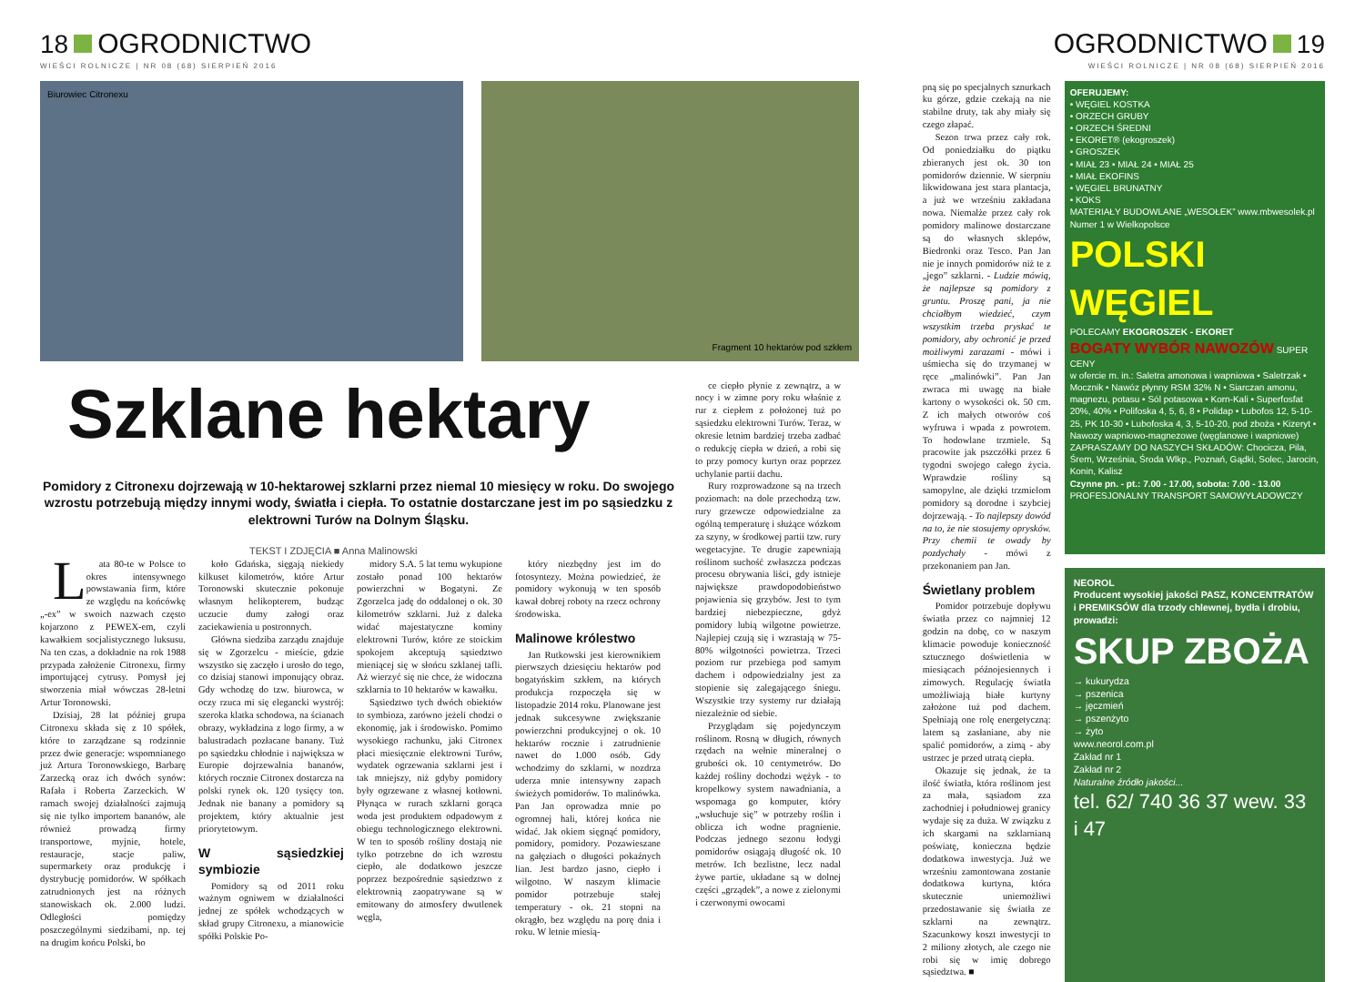18 OGRODNICTWO
WIEŚCI ROLNICZE | NR 08 (68) SIERPIEŃ 2016
OGRODNICTWO 19
WIEŚCI ROLNICZE | NR 08 (68) SIERPIEŃ 2016
Biurowiec Citronexu Fragment 10 hektarów pod szkłem
Szklane hektary
Pomidory z Citronexu dojrzewają w 10-hektarowej szklarni przez niemal 10 miesięcy w roku. Do swojego wzrostu potrzebują między innymi wody, światła i ciepła. To ostatnie dostarczane jest im po sąsiedzku z elektrowni Turów na Dolnym Śląsku.
TEKST I ZDJĘCIA ■ Anna Malinowski
Lata 80-te w Polsce to okres intensywnego powstawania firm, które ze względu na końcówkę „-ex” w swoich nazwach często kojarzono z PEWEX-em, czyli kawałkiem socjalistycznego luksusu. Na ten czas, a dokładnie na rok 1988 przypada założenie Citronexu, firmy importującej cytrusy. Pomysł jej stworzenia miał wówczas 28-letni Artur Toronowski.
Dzisiaj, 28 lat później grupa Citronexu składa się z 10 spółek, które to zarządzane są rodzinnie przez dwie generacje: wspomnianego już Artura Toronowskiego, Barbarę Zarzecką oraz ich dwóch synów: Rafała i Roberta Zarzeckich. W ramach swojej działalności zajmują się nie tylko importem bananów, ale również prowadzą firmy transportowe, myjnie, hotele, restauracje, stacje paliw, supermarkety oraz produkcję i dystrybucję pomidorów. W spółkach zatrudnionych jest na różnych stanowiskach ok. 2.000 ludzi. Odległości pomiędzy poszczególnymi siedzibami, np. tej na drugim końcu Polski, bo
koło Gdańska, sięgają niekiedy kilkuset kilometrów, które Artur Toronowski skutecznie pokonuje własnym helikopterem, budząc uczucie dumy załogi oraz zaciekawienia u postronnych.
Główna siedziba zarządu znajduje się w Zgorzelcu - mieście, gdzie wszystko się zaczęło i urosło do tego, co dzisiaj stanowi imponujący obraz. Gdy wchodzę do tzw. biurowca, w oczy rzuca mi się elegancki wystrój: szeroka klatka schodowa, na ścianach obrazy, wykładzina z logo firmy, a w balustradach pozłacane banany. Tuż po sąsiedzku chłodnie i największa w Europie dojrzewalnia bananów, których rocznie Citronex dostarcza na polski rynek ok. 120 tysięcy ton. Jednak nie banany a pomidory są projektem, który aktualnie jest priorytetowym.
W sąsiedzkiej symbiozie
Pomidory są od 2011 roku ważnym ogniwem w działalności jednej ze spółek wchodzących w skład grupy Citronexu, a mianowicie spółki Polskie Po-
midory S.A. 5 lat temu wykupione zostało ponad 100 hektarów powierzchni w Bogatyni. Ze Zgorzelca jadę do oddalonej o ok. 30 kilometrów szklarni. Już z daleka widać majestatyczne kominy elektrowni Turów, które ze stoickim spokojem akceptują sąsiedztwo mieniącej się w słońcu szklanej tafli. Aż wierzyć się nie chce, że widoczna szklarnia to 10 hektarów w kawałku.
Sąsiedztwo tych dwóch obiektów to symbioza, zarówno jeżeli chodzi o ekonomię, jak i środowisko. Pomimo wysokiego rachunku, jaki Citronex płaci miesięcznie elektrowni Turów, wydatek ogrzewania szklarni jest i tak mniejszy, niż gdyby pomidory były ogrzewane z własnej kotłowni. Płynąca w rurach szklarni gorąca woda jest produktem odpadowym z obiegu technologicznego elektrowni. W ten to sposób rośliny dostają nie tylko potrzebne do ich wzrostu ciepło, ale dodatkowo jeszcze poprzez bezpośrednie sąsiedztwo z elektrownią zaopatrywane są w emitowany do atmosfery dwutlenek węgla,
który niezbędny jest im do fotosyntezy. Można powiedzieć, że pomidory wykonują w ten sposób kawał dobrej roboty na rzecz ochrony środowiska.
Malinowe królestwo
Jan Rutkowski jest kierownikiem pierwszych dziesięciu hektarów pod bogatyńskim szkłem, na których produkcja rozpoczęła się w listopadzie 2014 roku. Planowane jest jednak sukcesywne zwiększanie powierzchni produkcyjnej o ok. 10 hektarów rocznie i zatrudnienie nawet do 1.000 osób. Gdy wchodzimy do szklarni, w nozdrza uderza mnie intensywny zapach świeżych pomidorów. To malinówka. Pan Jan oprowadza mnie po ogromnej hali, której końca nie widać. Jak okiem sięgnąć pomidory, pomidory, pomidory. Pozawieszane na gałęziach o długości pokaźnych lian. Jest bardzo jasno, ciepło i wilgotno. W naszym klimacie pomidor potrzebuje stałej temperatury - ok. 21 stopni na okrągło, bez względu na porę dnia i roku. W letnie miesią-
ce ciepło płynie z zewnątrz, a w nocy i w zimne pory roku właśnie z rur z ciepłem z położonej tuż po sąsiedzku elektrowni Turów. Teraz, w okresie letnim bardziej trzeba zadbać o redukcję ciepła w dzień, a robi się to przy pomocy kurtyn oraz poprzez uchylanie partii dachu.
Rury rozprowadzone są na trzech poziomach: na dole przechodzą tzw. rury grzewcze odpowiedzialne za ogólną temperaturę i służące wózkom za szyny, w środkowej partii tzw. rury wegetacyjne. Te drugie zapewniają roślinom suchość zwłaszcza podczas procesu obrywania liści, gdy istnieje największe prawdopodobieństwo pojawienia się grzybów. Jest to tym bardziej niebezpieczne, gdyż pomidory lubią wilgotne powietrze. Najlepiej czują się i wzrastają w 75-80% wilgotności powietrza. Trzeci poziom rur przebiega pod samym dachem i odpowiedzialny jest za stopienie się zalegającego śniegu. Wszystkie trzy systemy rur działają niezależnie od siebie.
Przyglądam się pojedynczym roślinom. Rosną w długich, równych rzędach na wełnie mineralnej o grubości ok. 10 centymetrów. Do każdej rośliny dochodzi wężyk - to kropelkowy system nawadniania, a wspomaga go komputer, który „wsłuchuje się” w potrzeby roślin i oblicza ich wodne pragnienie. Podczas jednego sezonu łodygi pomidorów osiągają długość ok. 10 metrów. Ich bezlistne, lecz nadal żywe partie, układane są w dolnej części „grządek”, a nowe z zielonymi i czerwonymi owocami
pną się po specjalnych sznurkach ku górze, gdzie czekają na nie stabilne druty, tak aby miały się czego złapać.
Sezon trwa przez cały rok. Od poniedziałku do piątku zbieranych jest ok. 30 ton pomidorów dziennie. W sierpniu likwidowana jest stara plantacja, a już we wrześniu zakładana nowa. Niemalże przez cały rok pomidory malinowe dostarczane są do własnych sklepów, Biedronki oraz Tesco. Pan Jan nie je innych pomidorów niż te z „jego” szklarni. - Ludzie mówią, że najlepsze są pomidory z gruntu. Proszę pani, ja nie chciałbym wiedzieć, czym wszystkim trzeba pryskać te pomidory, aby ochronić je przed możliwymi zarazami - mówi i uśmiecha się do trzymanej w ręce „malinówki”. Pan Jan zwraca mi uwagę na białe kartony o wysokości ok. 50 cm. Z ich małych otworów coś wyfruwa i wpada z powrotem. To hodowlane trzmiele. Są pracowite jak pszczółki przez 6 tygodni swojego całego życia. Wprawdzie rośliny są samopylne, ale dzięki trzmielom pomidory są dorodne i szybciej dojrzewają. - To najlepszy dowód na to, że nie stosujemy oprysków. Przy chemii te owady by pozdychały - mówi z przekonaniem pan Jan.
Świetlany problem
Pomidor potrzebuje dopływu światła przez co najmniej 12 godzin na dobę, co w naszym klimacie powoduje konieczność sztucznego doświetlenia w miesiącach późnojesiennych i zimowych. Regulację światła umożliwiają białe kurtyny założone tuż pod dachem. Spełniają one rolę energetyczną: latem są zasłaniane, aby nie spalić pomidorów, a zimą - aby ustrzec je przed utratą ciepła.
Okazuje się jednak, że ta ilość światła, która roślinom jest za mała, sąsiadom zza zachodniej i południowej granicy wydaje się za duża. W związku z ich skargami na szklarnianą poświatę, konieczna będzie dodatkowa inwestycja. Już we wrześniu zamontowana zostanie dodatkowa kurtyna, która skutecznie uniemożliwi przedostawanie się światła ze szklarni na zewnątrz. Szacunkowy koszt inwestycji to 2 miliony złotych, ale czego nie robi się w imię dobrego sąsiedztwa. ■
OFERUJEMY:
• WĘGIEL KOSTKA
• ORZECH GRUBY
• ORZECH ŚREDNI
• EKORET® (ekogroszek)
• GROSZEK
• MIAŁ 23 • MIAŁ 24 • MIAŁ 25
• MIAŁ EKOFINS
• WĘGIEL BRUNATNY
• KOKS
MATERIAŁY BUDOWLANE „WESOŁEK” www.mbwesolek.pl Numer 1 w Wielkopolsce
POLSKI WĘGIEL
POLECAMY EKOGROSZEK - EKORET
BOGATY WYBÓR NAWOZÓW SUPER CENY
w ofercie m. in.: Saletra amonowa i wapniowa • Saletrzak • Mocznik • Nawóz płynny RSM 32% N • Siarczan amonu, magnezu, potasu • Sól potasowa • Korn-Kali • Superfosfat 20%, 40% • Polifoska 4, 5, 6, 8 • Polidap • Lubofos 12, 5-10-25, PK 10-30 • Lubofoska 4, 3, 5-10-20, pod zboża • Kizeryt • Nawozy wapniowo-magnezowe (węglanowe i wapniowe)
ZAPRASZAMY DO NASZYCH SKŁADÓW: Chocicza, Pila, Śrem, Września, Środa Wlkp., Poznań, Gądki, Solec, Jarocin, Konin, Kalisz
Czynne pn. - pt.: 7.00 - 17.00, sobota: 7.00 - 13.00
PROFESJONALNY TRANSPORT SAMOWYŁADOWCZY
NEOROL
Producent wysokiej jakości PASZ, KONCENTRATÓW i PREMIKSÓW dla trzody chlewnej, bydła i drobiu, prowadzi:
SKUP ZBOŻA
→ kukurydza
→ pszenica
→ jęczmień
→ pszenżyto
→ żyto
www.neorol.com.pl
Zakład nr 1
Zakład nr 2
Naturalne źródło jakości...
tel. 62/ 740 36 37 wew. 33 i 47